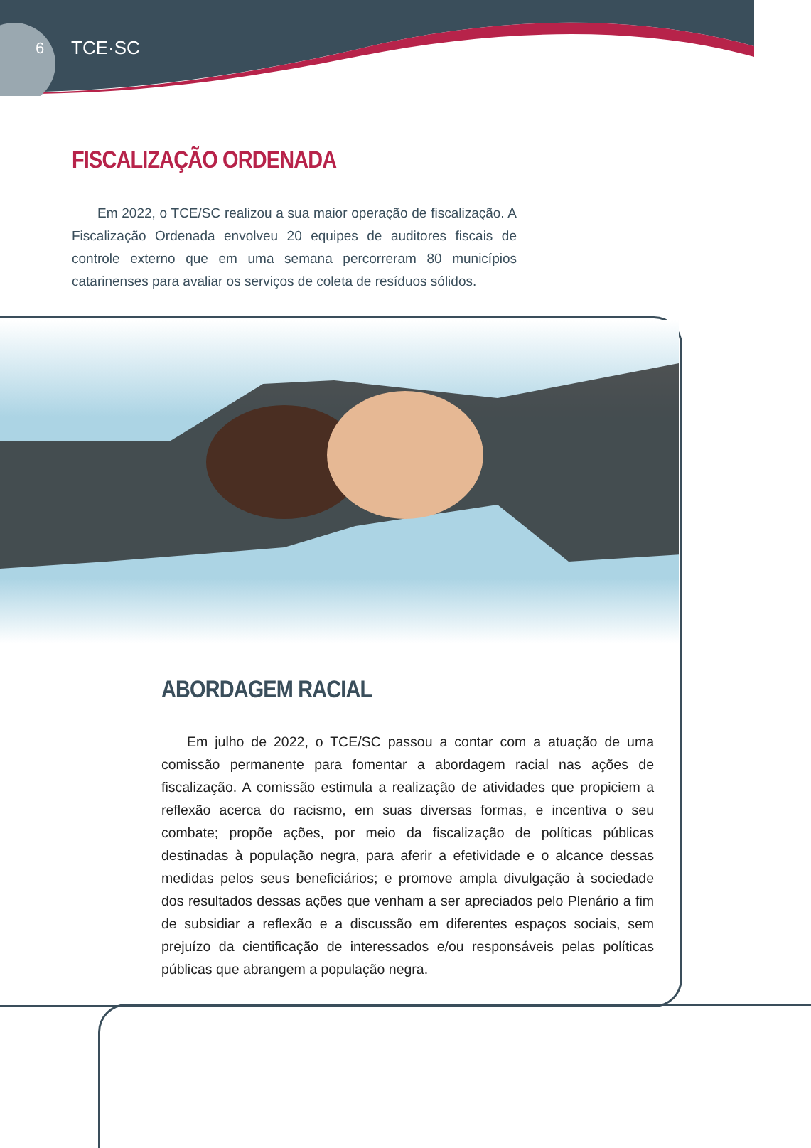6 TCE·SC
FISCALIZAÇÃO ORDENADA
Em 2022, o TCE/SC realizou a sua maior operação de fiscalização. A Fiscalização Ordenada envolveu 20 equipes de auditores fiscais de controle externo que em uma semana percorreram 80 municípios catarinenses para avaliar os serviços de coleta de resíduos sólidos.
ABORDAGEM RACIAL
Em julho de 2022, o TCE/SC passou a contar com a atuação de uma comissão permanente para fomentar a abordagem racial nas ações de fiscalização. A comissão estimula a realização de atividades que propiciem a reflexão acerca do racismo, em suas diversas formas, e incentiva o seu combate; propõe ações, por meio da fiscalização de políticas públicas destinadas à população negra, para aferir a efetividade e o alcance dessas medidas pelos seus beneficiários; e promove ampla divulgação à sociedade dos resultados dessas ações que venham a ser apreciados pelo Plenário a fim de subsidiar a reflexão e a discussão em diferentes espaços sociais, sem prejuízo da cientificação de interessados e/ou responsáveis pelas políticas públicas que abrangem a população negra.